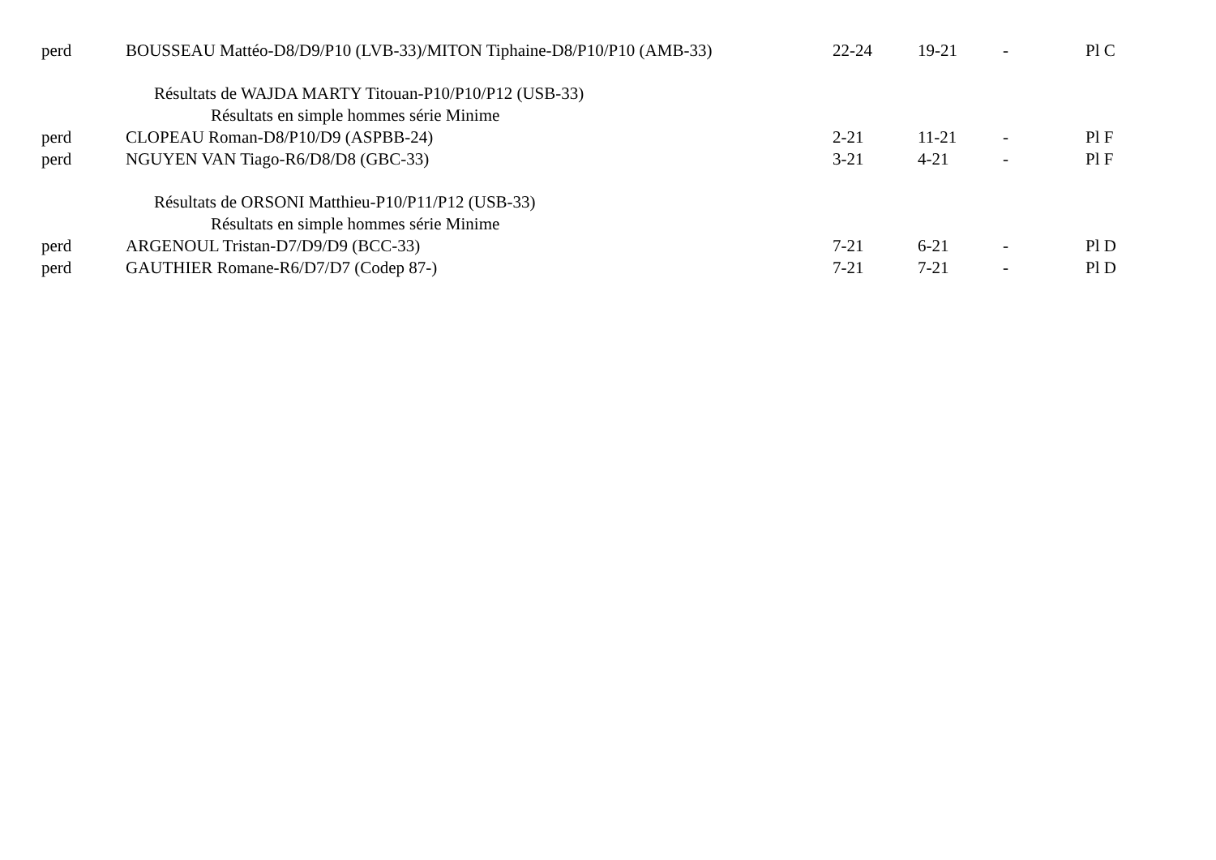| perd | BOUSSEAU Mattéo-D8/D9/P10 (LVB-33)/MITON Tiphaine-D8/P10/P10 (AMB-33) | 22-24 | 19-21 | - | Pl C |
| | Résultats de WAJDA MARTY Titouan-P10/P10/P12 (USB-33) | | | | |
| | Résultats en simple hommes série Minime | | | | |
| perd | CLOPEAU Roman-D8/P10/D9 (ASPBB-24) | 2-21 | 11-21 | - | Pl F |
| perd | NGUYEN VAN Tiago-R6/D8/D8 (GBC-33) | 3-21 | 4-21 | - | Pl F |
| | Résultats de ORSONI Matthieu-P10/P11/P12 (USB-33) | | | | |
| | Résultats en simple hommes série Minime | | | | |
| perd | ARGENOUL Tristan-D7/D9/D9 (BCC-33) | 7-21 | 6-21 | - | Pl D |
| perd | GAUTHIER Romane-R6/D7/D7 (Codep 87-) | 7-21 | 7-21 | - | Pl D |